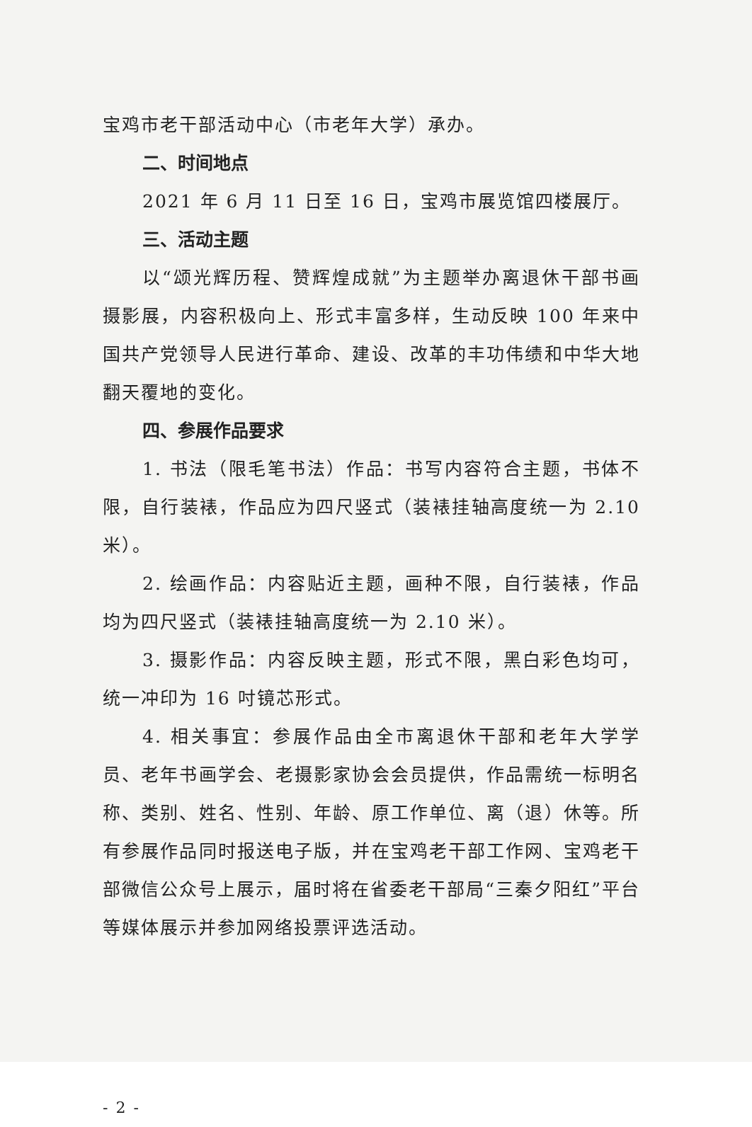宝鸡市老干部活动中心（市老年大学）承办。
二、时间地点
2021 年 6 月 11 日至 16 日，宝鸡市展览馆四楼展厅。
三、活动主题
以“颂光辉历程、赞辉煌成就”为主题举办离退休干部书画摄影展，内容积极向上、形式丰富多样，生动反映 100 年来中国共产党领导人民进行革命、建设、改革的丰功伟绩和中华大地翻天覆地的变化。
四、参展作品要求
1. 书法（限毛笔书法）作品：书写内容符合主题，书体不限，自行装裱，作品应为四尺竖式（装裱挂轴高度统一为 2.10 米）。
2. 绘画作品：内容贴近主题，画种不限，自行装裱，作品均为四尺竖式（装裱挂轴高度统一为 2.10 米）。
3. 摄影作品：内容反映主题，形式不限，黑白彩色均可，统一冲印为 16 吋镜芯形式。
4. 相关事宜：参展作品由全市离退休干部和老年大学学员、老年书画学会、老摄影家协会会员提供，作品需统一标明名称、类别、姓名、性别、年龄、原工作单位、离（退）休等。所有参展作品同时报送电子版，并在宝鸡老干部工作网、宝鸡老干部微信公众号上展示，届时将在省委老干部局“三秦夕阳红”平台等媒体展示并参加网络投票评选活动。
- 2 -